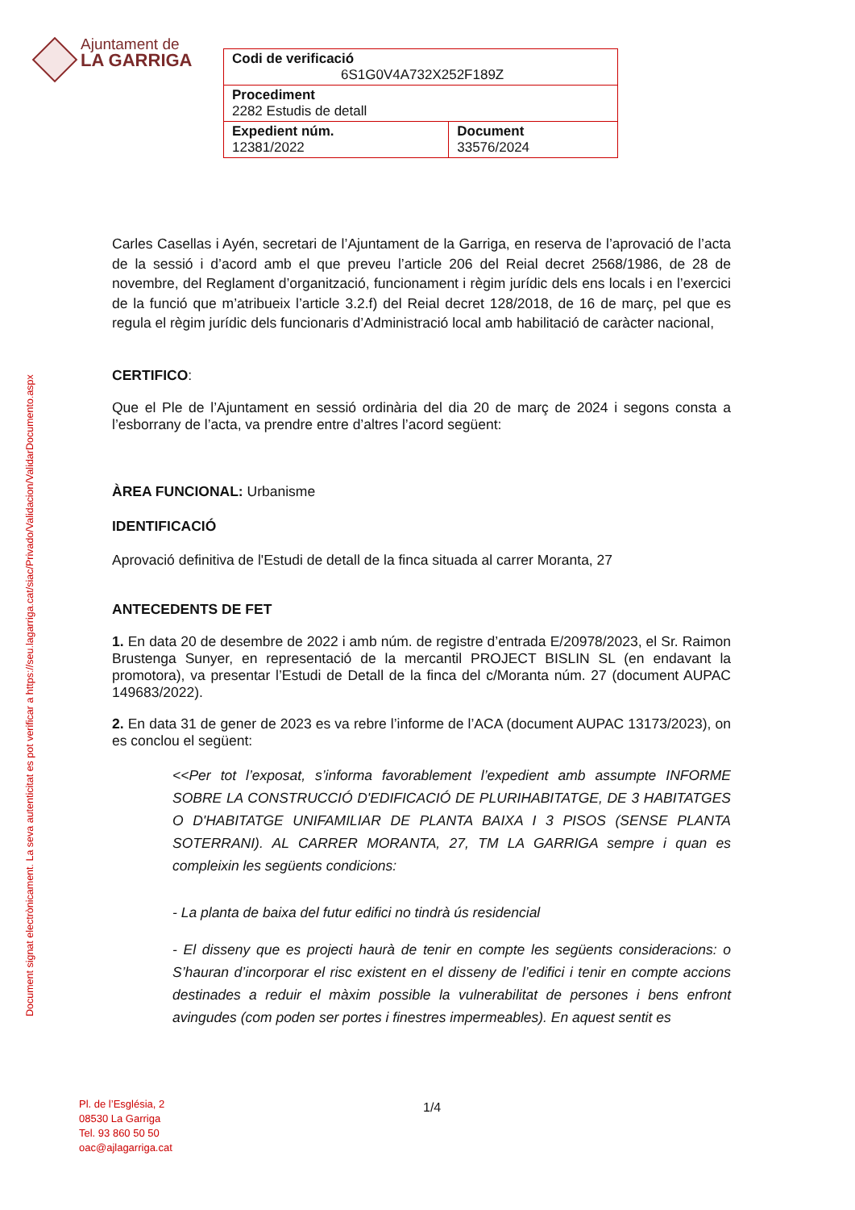Ajuntament de
LA GARRIGA
| Codi de verificació 6S1G0V4A732X252F189Z | |
| Procediment 2282 Estudis de detall | |
| Expedient núm. 12381/2022 | Document 33576/2024 |
Document signat electrònicament. La seva autenticitat es pot verificar a https://seu.lagarriga.cat/siac/Privado/Validacion/ValidarDocumento.aspx
Carles Casellas i Ayén, secretari de l’Ajuntament de la Garriga, en reserva de l’aprovació de l’acta de la sessió i d’acord amb el que preveu l’article 206 del Reial decret 2568/1986, de 28 de novembre, del Reglament d’organització, funcionament i règim jurídic dels ens locals i en l’exercici de la funció que m’atribueix l’article 3.2.f) del Reial decret 128/2018, de 16 de març, pel que es regula el règim jurídic dels funcionaris d’Administració local amb habilitació de caràcter nacional,
CERTIFICO:
Que el Ple de l’Ajuntament en sessió ordinària del dia 20 de març de 2024 i segons consta a l’esborrany de l’acta, va prendre entre d’altres l’acord següent:
ÀREA FUNCIONAL: Urbanisme
IDENTIFICACIÓ
Aprovació definitiva de l'Estudi de detall de la finca situada al carrer Moranta, 27
ANTECEDENTS DE FET
1. En data 20 de desembre de 2022 i amb núm. de registre d’entrada E/20978/2023, el Sr. Raimon Brustenga Sunyer, en representació de la mercantil PROJECT BISLIN SL (en endavant la promotora), va presentar l’Estudi de Detall de la finca del c/Moranta núm. 27 (document AUPAC 149683/2022).
2. En data 31 de gener de 2023 es va rebre l’informe de l’ACA (document AUPAC 13173/2023), on es conclou el següent:
<<Per tot l’exposat, s’informa favorablement l’expedient amb assumpte INFORME SOBRE LA CONSTRUCCIÓ D'EDIFICACIÓ DE PLURIHABITATGE, DE 3 HABITATGES O D'HABITATGE UNIFAMILIAR DE PLANTA BAIXA I 3 PISOS (SENSE PLANTA SOTERRANI). AL CARRER MORANTA, 27, TM LA GARRIGA sempre i quan es compleixin les següents condicions:
- La planta de baixa del futur edifici no tindrà ús residencial
- El disseny que es projecti haurà de tenir en compte les següents consideracions: o S’hauran d’incorporar el risc existent en el disseny de l’edifici i tenir en compte accions destinades a reduir el màxim possible la vulnerabilitat de persones i bens enfront avingudes (com poden ser portes i finestres impermeables). En aquest sentit es
Pl. de l’Església, 2
08530 La Garriga
Tel. 93 860 50 50
oac@ajlagarriga.cat
1/4